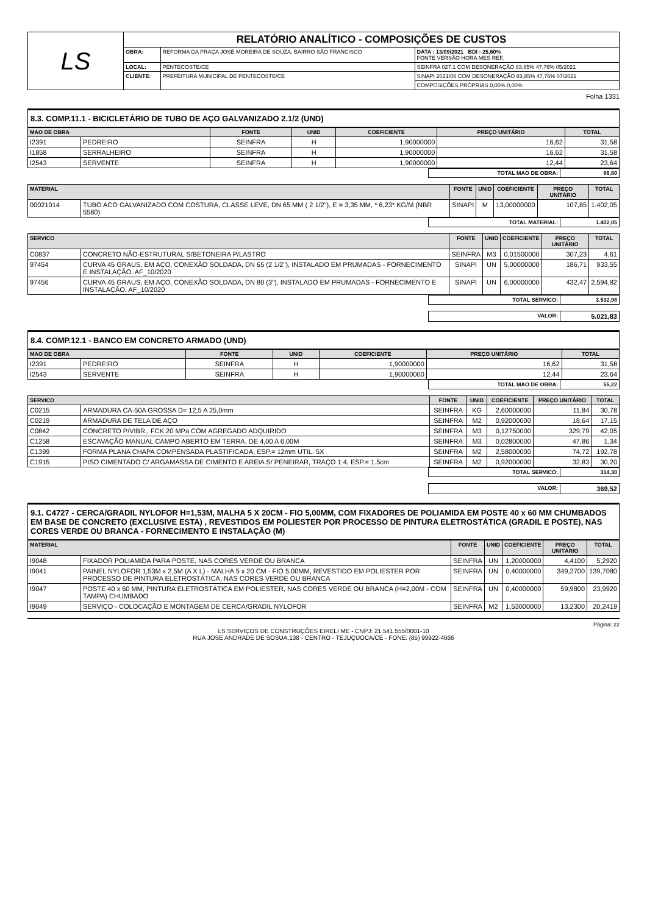| LS | RELATÓRIO ANALÍTICO - COMPOSIÇÕES DE CUSTOS | | |
| | OBRA: | REFORMA DA PRAÇA JOSÉ MOREIRA DE SOUZA, BAIRRO SÃO FRANCISCO | DATA : 13/09/2021 BDI : 25,60% FONTE VERSÃO HORA MES REF. |
| | LOCAL: | PENTECOSTE/CE | SEINFRA 027.1 COM DESONERAÇÃO 83,85% 47,76% 05/2021 |
| | CLIENTE: | PREFEITURA MUNICIPAL DE PENTECOSTE/CE | SINAPI 2021/06 COM DESONERAÇÃO 83,85% 47,76% 07/2021 |
| | | | COMPOSIÇÕES PRÓPRIAS 0,00% 0,00% |
Folha 1331
8.3. COMP.11.1 - BICICLETÁRIO DE TUBO DE AÇO GALVANIZADO 2.1/2 (UND)
| MAO DE OBRA | | FONTE | UNID | COEFICIENTE | PREÇO UNITÁRIO | TOTAL |
| --- | --- | --- | --- | --- | --- | --- |
| I2391 | PEDREIRO | SEINFRA | H | 1,90000000 | 16,62 | 31,58 |
| I1858 | SERRALHEIRO | SEINFRA | H | 1,90000000 | 16,62 | 31,58 |
| I2543 | SERVENTE | SEINFRA | H | 1,90000000 | 12,44 | 23,64 |
| TOTAL MAO DE OBRA: | 86,80 |
| MATERIAL | | FONTE | UNID | COEFICIENTE | PREÇO UNITÁRIO | TOTAL |
| --- | --- | --- | --- | --- | --- | --- |
| 00021014 | TUBO ACO GALVANIZADO COM COSTURA, CLASSE LEVE, DN 65 MM ( 2 1/2"), E = 3,35 MM, * 6,23* KG/M (NBR 5580) | SINAPI | M | 13,00000000 | 107,85 | 1.402,05 |
| TOTAL MATERIAL: | 1.402,05 |
| SERVICO | | FONTE | UNID | COEFICIENTE | PREÇO UNITÁRIO | TOTAL |
| --- | --- | --- | --- | --- | --- | --- |
| C0837 | CONCRETO NÃO-ESTRUTURAL S/BETONEIRA P/LASTRO | SEINFRA | M3 | 0,01500000 | 307,23 | 4,61 |
| 97454 | CURVA 45 GRAUS, EM AÇO, CONEXÃO SOLDADA, DN 65 (2 1/2"), INSTALADO EM PRUMADAS - FORNECIMENTO E INSTALAÇÃO. AF_10/2020 | SINAPI | UN | 5,00000000 | 186,71 | 933,55 |
| 97456 | CURVA 45 GRAUS, EM AÇO, CONEXÃO SOLDADA, DN 80 (3"), INSTALADO EM PRUMADAS - FORNECIMENTO E INSTALAÇÃO. AF_10/2020 | SINAPI | UN | 6,00000000 | 432,47 | 2.594,82 |
| TOTAL SERVICO: | 3.532,98 |
| VALOR: | 5.021,83 |
8.4. COMP.12.1 - BANCO EM CONCRETO ARMADO (UND)
| MAO DE OBRA | | FONTE | UNID | COEFICIENTE | PREÇO UNITÁRIO | TOTAL |
| --- | --- | --- | --- | --- | --- | --- |
| I2391 | PEDREIRO | SEINFRA | H | 1,90000000 | 16,62 | 31,58 |
| I2543 | SERVENTE | SEINFRA | H | 1,90000000 | 12,44 | 23,64 |
| TOTAL MAO DE OBRA: | 55,22 |
| SERVICO | | FONTE | UNID | COEFICIENTE | PREÇO UNITÁRIO | TOTAL |
| --- | --- | --- | --- | --- | --- | --- |
| C0215 | ARMADURA CA-50A GROSSA D= 12,5 A 25,0mm | SEINFRA | KG | 2,60000000 | 11,84 | 30,78 |
| C0219 | ARMADURA DE TELA DE AÇO | SEINFRA | M2 | 0,92000000 | 18,64 | 17,15 |
| C0842 | CONCRETO P/VIBR., FCK 20 MPa COM AGREGADO ADQUIRIDO | SEINFRA | M3 | 0,12750000 | 329,79 | 42,05 |
| C1258 | ESCAVAÇÃO MANUAL CAMPO ABERTO EM TERRA, DE 4,00 A 6,00M | SEINFRA | M3 | 0,02800000 | 47,86 | 1,34 |
| C1399 | FORMA PLANA CHAPA COMPENSADA PLASTIFICADA, ESP.= 12mm UTIL. 5X | SEINFRA | M2 | 2,58000000 | 74,72 | 192,78 |
| C1915 | PISO CIMENTADO C/ ARGAMASSA DE CIMENTO E AREIA S/ PENEIRAR, TRAÇO 1:4, ESP.= 1.5cm | SEINFRA | M2 | 0,92000000 | 32,83 | 30,20 |
| TOTAL SERVICO: | 314,30 |
| VALOR: | 369,52 |
9.1. C4727 - CERCA/GRADIL NYLOFOR H=1,53M, MALHA 5 X 20CM - FIO 5,00MM, COM FIXADORES DE POLIAMIDA EM POSTE 40 x 60 MM CHUMBADOS EM BASE DE CONCRETO (EXCLUSIVE ESTA) , REVESTIDOS EM POLIESTER POR PROCESSO DE PINTURA ELETROSTÁTICA (GRADIL E POSTE), NAS CORES VERDE OU BRANCA - FORNECIMENTO E INSTALAÇÃO (M)
| MATERIAL | | FONTE | UNID | COEFICIENTE | PREÇO UNITÁRIO | TOTAL |
| --- | --- | --- | --- | --- | --- | --- |
| I9048 | FIXADOR POLIAMIDA PARA POSTE, NAS CORES VERDE OU BRANCA | SEINFRA | UN | 1,20000000 | 4,4100 | 5,2920 |
| I9041 | PAINEL NYLOFOR 1,53M x 2,5M (A X L) - MALHA 5 x 20 CM - FIO 5,00MM, REVESTIDO EM POLIESTER POR PROCESSO DE PINTURA ELETROSTÁTICA, NAS CORES VERDE OU BRANCA | SEINFRA | UN | 0,40000000 | 349,2700 | 139,7080 |
| I9047 | POSTE 40 x 60 MM, PINTURA ELETROSTÁTICA EM POLIESTER, NAS CORES VERDE OU BRANCA (H=2,00M - COM TAMPA) CHUMBADO | SEINFRA | UN | 0,40000000 | 59,9800 | 23,9920 |
| I9049 | SERVIÇO - COLOCAÇÃO E MONTAGEM DE CERCA/GRADIL NYLOFOR | SEINFRA | M2 | 1,53000000 | 13,2300 | 20,2419 |
Página: 22
LS SERVIÇOS DE CONSTRUÇÕES EIRELI ME - CNPJ: 21.541.555/0001-10
RUA JOSE ANDRADE DE SOSUA,138 - CENTRO - TEJUÇUOCA/CE - FONE: (85) 99922-4666